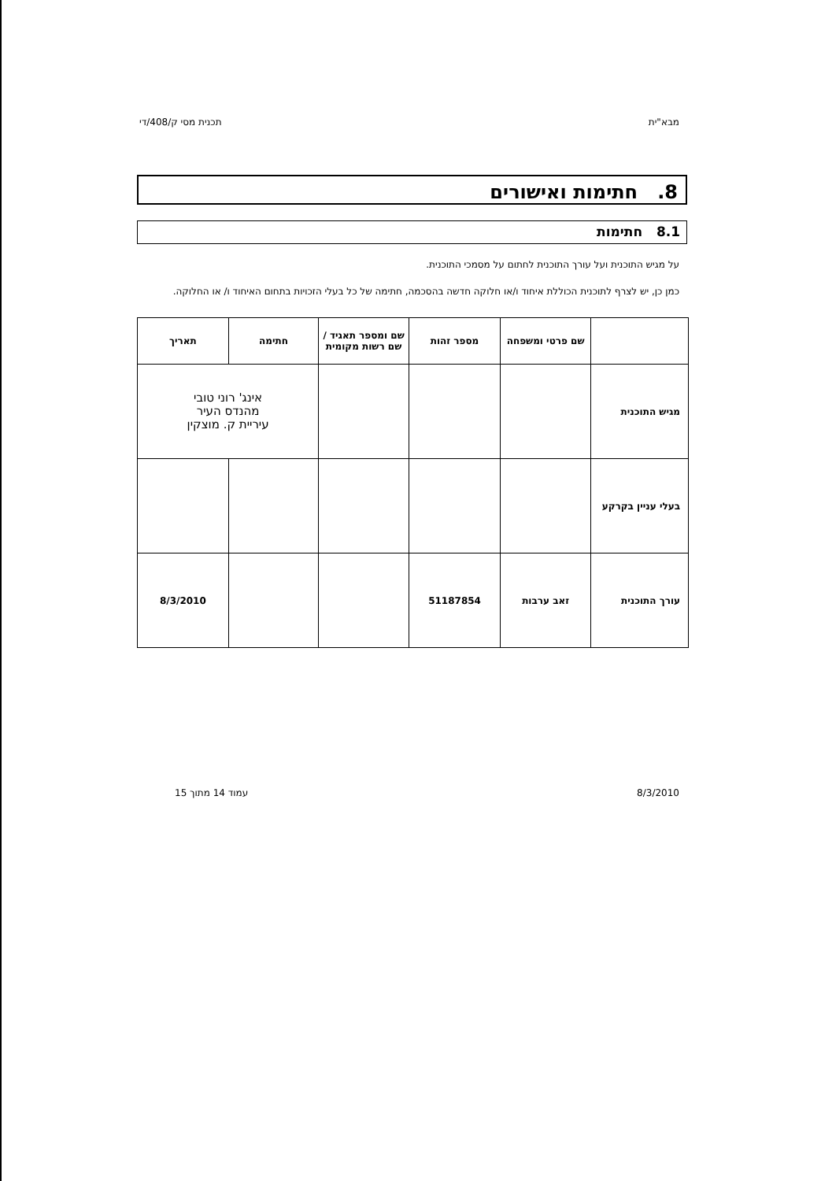מבא"ית תכנית מסי ק/408/די
8. חתימות ואישורים
8.1 חתימות
על מגיש התוכנית ועל עורך התוכנית לחתום על מסמכי התוכנית.
כמן כן, יש לצרף לתוכנית הכוללת איחוד ו/או חלוקה חדשה בהסכמה, חתימה של כל בעלי הזכויות בתחום האיחוד ו/ או החלוקה.
| | שם פרטי ומשפחה | מספר זהות | שם ומספר תאגיד / שם רשות מקומית | חתימה | תאריך |
| --- | --- | --- | --- | --- | --- |
| מגיש התוכנית | | | | אינג' רוני טובי מהנדס העיר עיריית ק. מוצקין | |
| בעלי עניין בקרקע | | | | | |
| עורך התוכנית | זאב ערבות | 51187854 | | | 8/3/2010 |
8/3/2010 עמוד 14 מתוך 15